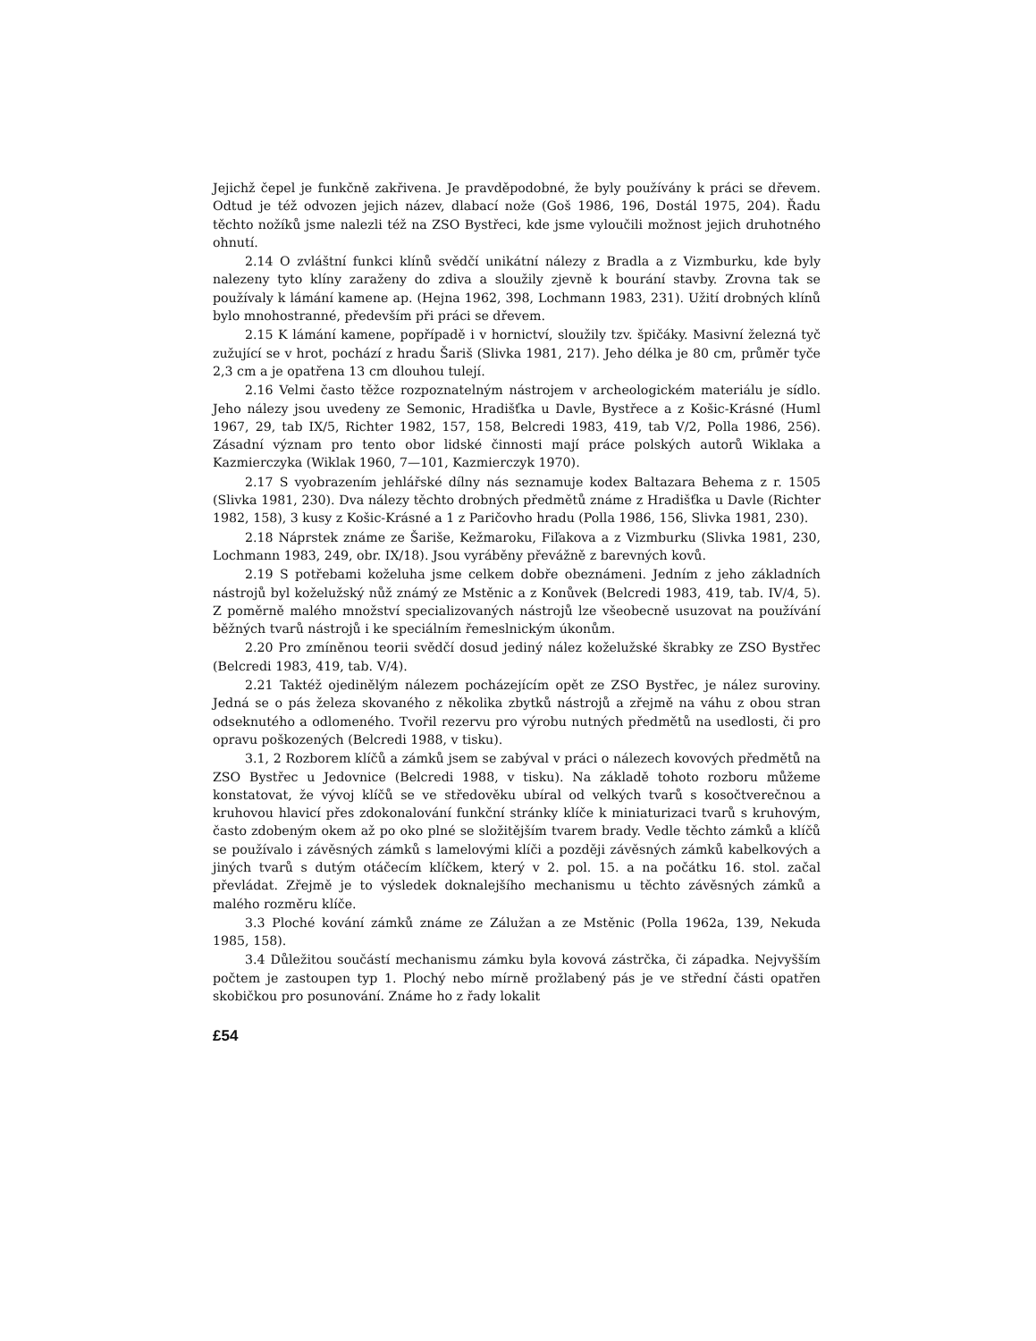Jejichž čepel je funkčně zakřivena. Je pravděpodobné, že byly používány k práci se dřevem. Odtud je též odvozen jejich název, dlabací nože (Goš 1986, 196, Dostál 1975, 204). Řadu těchto nožíků jsme nalezli též na ZSO Bystřeci, kde jsme vyloučili možnost jejich druhotného ohnutí.
2.14 O zvláštní funkci klínů svědčí unikátní nálezy z Bradla a z Vizmburku, kde byly nalezeny tyto klíny zaraženy do zdiva a sloužily zjevně k bourání stavby. Zrovna tak se používaly k lámání kamene ap. (Hejna 1962, 398, Lochmann 1983, 231). Užití drobných klínů bylo mnohostranné, především při práci se dřevem.
2.15 K lámání kamene, popřípadě i v hornictví, sloužily tzv. špičáky. Masivní železná tyč zužující se v hrot, pochází z hradu Šariš (Slivka 1981, 217). Jeho délka je 80 cm, průměr tyče 2,3 cm a je opatřena 13 cm dlouhou tulejí.
2.16 Velmi často těžce rozpoznatelným nástrojem v archeologickém materiálu je sídlo. Jeho nálezy jsou uvedeny ze Semonic, Hradišťka u Davle, Bystřece a z Košic-Krásné (Huml 1967, 29, tab IX/5, Richter 1982, 157, 158, Belcredi 1983, 419, tab V/2, Polla 1986, 256). Zásadní význam pro tento obor lidské činnosti mají práce polských autorů Wiklaka a Kazmierczyka (Wiklak 1960, 7—101, Kazmierczyk 1970).
2.17 S vyobrazením jehlářské dílny nás seznamuje kodex Baltazara Behema z r. 1505 (Slivka 1981, 230). Dva nálezy těchto drobných předmětů známe z Hradišťka u Davle (Richter 1982, 158), 3 kusy z Košic-Krásné a 1 z Paričovho hradu (Polla 1986, 156, Slivka 1981, 230).
2.18 Náprstek známe ze Šariše, Kežmaroku, Fiľakova a z Vizmburku (Slivka 1981, 230, Lochmann 1983, 249, obr. IX/18). Jsou vyráběny převážně z barevných kovů.
2.19 S potřebami koželuha jsme celkem dobře obeznámeni. Jedním z jeho základních nástrojů byl koželužský nůž známý ze Mstěnic a z Konůvek (Belcredi 1983, 419, tab. IV/4, 5). Z poměrně malého množství specializovaných nástrojů lze všeobecně usuzovat na používání běžných tvarů nástrojů i ke speciálním řemeslnickým úkonům.
2.20 Pro zmíněnou teorii svědčí dosud jediný nález koželužské škrabky ze ZSO Bystřec (Belcredi 1983, 419, tab. V/4).
2.21 Taktéž ojedinělým nálezem pocházejícím opět ze ZSO Bystřec, je nález suroviny. Jedná se o pás železa skovaného z několika zbytků nástrojů a zřejmě na váhu z obou stran odseknutého a odlomeného. Tvořil rezervu pro výrobu nutných předmětů na usedlosti, či pro opravu poškozených (Belcredi 1988, v tisku).
3.1, 2 Rozborem klíčů a zámků jsem se zabýval v práci o nálezech kovových předmětů na ZSO Bystřec u Jedovnice (Belcredi 1988, v tisku). Na základě tohoto rozboru můžeme konstatovat, že vývoj klíčů se ve středověku ubíral od velkých tvarů s kosočtverečnou a kruhovou hlavicí přes zdokonalování funkční stránky klíče k miniaturizaci tvarů s kruhovým, často zdobeným okem až po oko plné se složitějším tvarem brady. Vedle těchto zámků a klíčů se používalo i závěsných zámků s lamelovými klíči a později závěsných zámků kabelkových a jiných tvarů s dutým otáčecím klíčkem, který v 2. pol. 15. a na počátku 16. stol. začal převládat. Zřejmě je to výsledek doknalejšího mechanismu u těchto závěsných zámků a malého rozměru klíče.
3.3 Ploché kování zámků známe ze Zálužan a ze Mstěnic (Polla 1962a, 139, Nekuda 1985, 158).
3.4 Důležitou součástí mechanismu zámku byla kovová zástrčka, či západka. Nejvyšším počtem je zastoupen typ 1. Plochý nebo mírně prožlabený pás je ve střední části opatřen skobičkou pro posunování. Známe ho z řady lokalit
£54